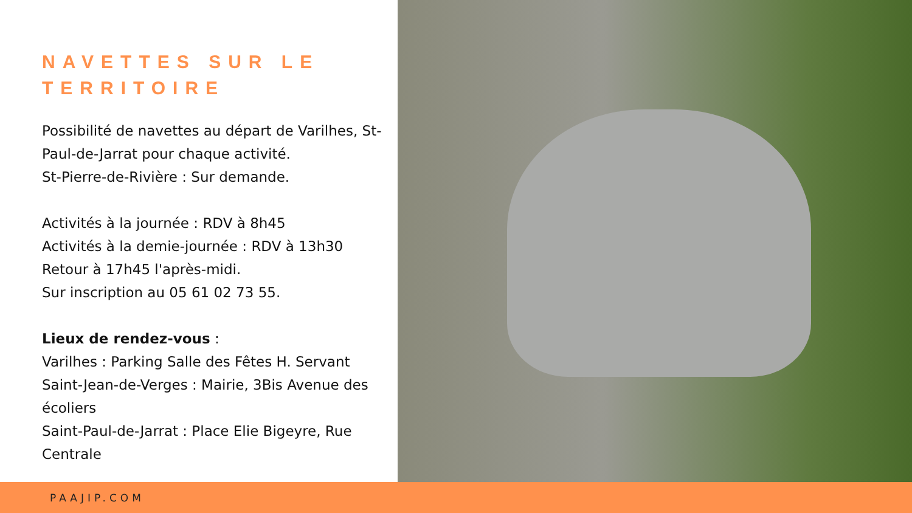NAVETTES SUR LE TERRITOIRE
Possibilité de navettes au départ de Varilhes, St-Paul-de-Jarrat pour chaque activité.
St-Pierre-de-Rivière : Sur demande.
Activités à la journée : RDV à 8h45
Activités à la demie-journée : RDV à 13h30
Retour à 17h45 l'après-midi.
Sur inscription au 05 61 02 73 55.
Lieux de rendez-vous :
Varilhes : Parking Salle des Fêtes H. Servant
Saint-Jean-de-Verges : Mairie, 3Bis Avenue des écoliers
Saint-Paul-de-Jarrat : Place Elie Bigeyre, Rue Centrale
PAAJIP.COM